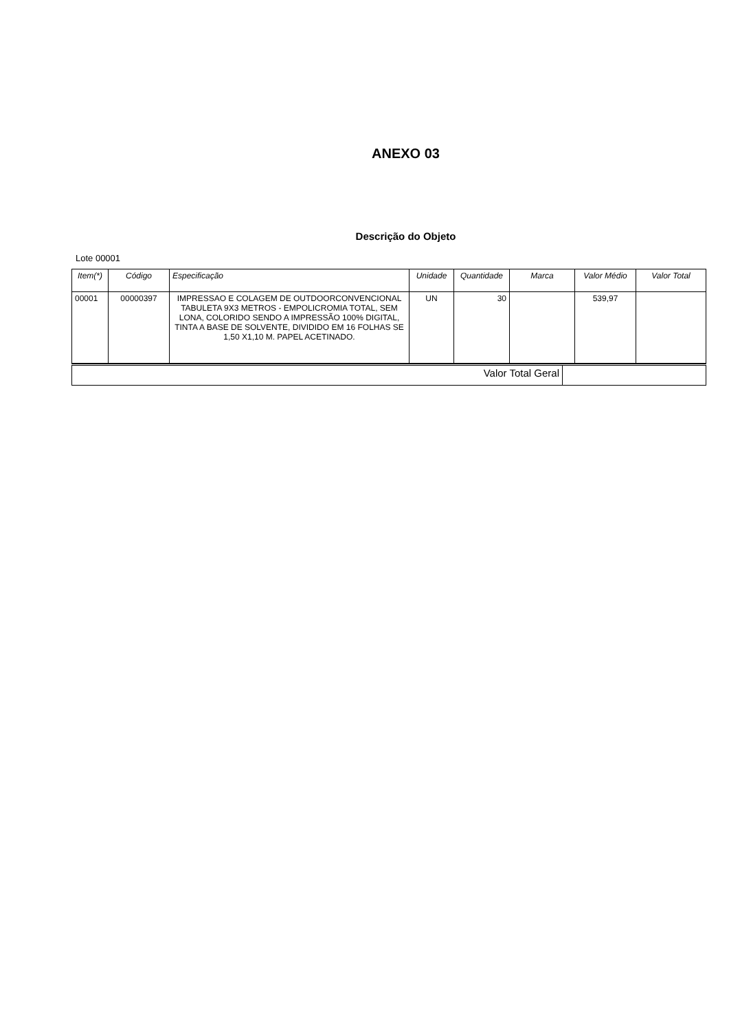ANEXO 03
Descrição do Objeto
Lote 00001
| Item(*) | Código | Especificação | Unidade | Quantidade | Marca | Valor Médio | Valor Total |
| --- | --- | --- | --- | --- | --- | --- | --- |
| 00001 | 00000397 | IMPRESSAO E COLAGEM DE OUTDOORCONVENCIONAL TABULETA 9X3 METROS - EMPOLICROMIA TOTAL, SEM LONA, COLORIDO SENDO A IMPRESSÃO 100% DIGITAL, TINTA A BASE DE SOLVENTE, DIVIDIDO EM 16 FOLHAS SE 1,50 X1,10 M. PAPEL ACETINADO. | UN | 30 | | 539,97 | |
| Valor Total Geral | |